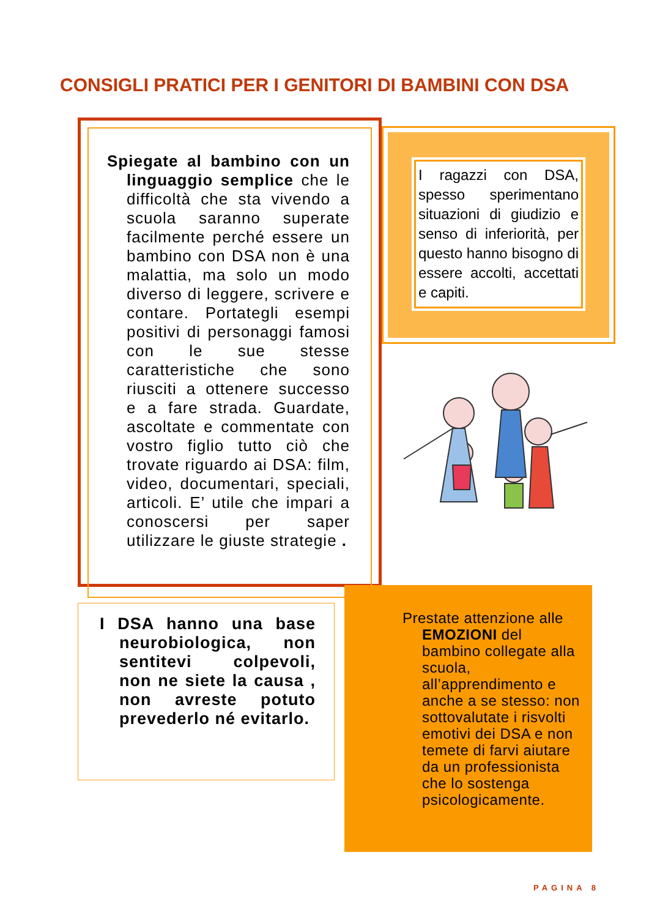CONSIGLI PRATICI PER I GENITORI DI BAMBINI CON DSA
Spiegate al bambino con un linguaggio semplice che le difficoltà che sta vivendo a scuola saranno superate facilmente perché essere un bambino con DSA non è una malattia, ma solo un modo diverso di leggere, scrivere e contare. Portategli esempi positivi di personaggi famosi con le sue stesse caratteristiche che sono riusciti a ottenere successo e a fare strada. Guardate, ascoltate e commentate con vostro figlio tutto ciò che trovate riguardo ai DSA: film, video, documentari, speciali, articoli. E’ utile che impari a conoscersi per saper utilizzare le giuste strategie .
I ragazzi con DSA, spesso sperimentano situazioni di giudizio e senso di inferiorità, per questo hanno bisogno di essere accolti, accettati e capiti.
I DSA hanno una base neurobiologica, non sentitevi colpevoli, non ne siete la causa , non avreste potuto prevederlo né evitarlo.
Prestate attenzione alle EMOZIONI del bambino collegate alla scuola, all’apprendimento e anche a se stesso: non sottovalutate i risvolti emotivi dei DSA e non temete di farvi aiutare da un professionista che lo sostenga psicologicamente.
PAGINA 8